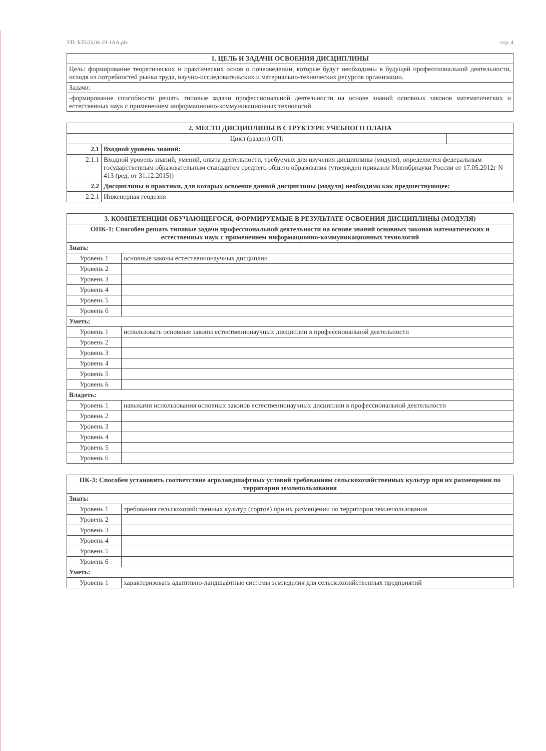УП: Б35.03.04-19-1АА.plx стр. 4
| 1. ЦЕЛЬ И ЗАДАЧИ ОСВОЕНИЯ ДИСЦИПЛИНЫ |
| --- |
| Цель: формирование теоретических и практических основ о почвоведении, которые будут необходимы в будущей профессиональной деятельности, исходя из потребностей рынка труда, научно-исследовательских и материально-технических ресурсов организации. |
| Задачи: |
| -формирование способности решать типовые задачи профессиональной деятельности на основе знаний основных законов математических и естественных наук с применением информационно-коммуникационных технологий |
| 2. МЕСТО ДИСЦИПЛИНЫ В СТРУКТУРЕ УЧЕБНОГО ПЛАНА | | |
| --- | --- | --- |
| Цикл (раздел) ОП: | | |
| 2.1 | Входной уровень знаний: | |
| 2.1.1 | Входной уровень знаний, умений, опыта деятельности, требуемых для изучения дисциплины (модуля), определяется федеральным государственным образовательным стандартом среднего общего образования (утвержден приказом Минобрнауки России от 17.05.2012г N 413 (ред. от 31.12.2015)) | |
| 2.2 | Дисциплины и практики, для которых освоение данной дисциплины (модуля) необходимо как предшествующее: | |
| 2.2.1 | Инженерная геодезия | |
| 3. КОМПЕТЕНЦИИ ОБУЧАЮЩЕГОСЯ, ФОРМИРУЕМЫЕ В РЕЗУЛЬТАТЕ ОСВОЕНИЯ ДИСЦИПЛИНЫ (МОДУЛЯ) | |
| --- | --- |
| ОПК-1: Способен решать типовые задачи профессиональной деятельности на основе знаний основных законов математических и естественных наук с применением информационно-коммуникационных технологий | |
| Знать: | |
| Уровень 1 | основные законы естественнонаучных дисциплин |
| Уровень 2 | |
| Уровень 3 | |
| Уровень 4 | |
| Уровень 5 | |
| Уровень 6 | |
| Уметь: | |
| Уровень 1 | использовать основные законы естественнонаучных дисциплин в профессиональной деятельности |
| Уровень 2 | |
| Уровень 3 | |
| Уровень 4 | |
| Уровень 5 | |
| Уровень 6 | |
| Владеть: | |
| Уровень 1 | навыками использования основных законов естественнонаучных дисциплин в профессиональной деятельности |
| Уровень 2 | |
| Уровень 3 | |
| Уровень 4 | |
| Уровень 5 | |
| Уровень 6 | |
| ПК-3: Способен установить соответствие агроландшафтных условий требованиям сельскохозяйственных культур при их размещении по территории землепользования | |
| --- | --- |
| Знать: | |
| Уровень 1 | требования сельскохозяйственных культур (сортов) при их размещении по территории землепользования |
| Уровень 2 | |
| Уровень 3 | |
| Уровень 4 | |
| Уровень 5 | |
| Уровень 6 | |
| Уметь: | |
| Уровень 1 | характеризовать адаптивно-ландшафтные системы земледелия для сельскохозяйственных предприятий |